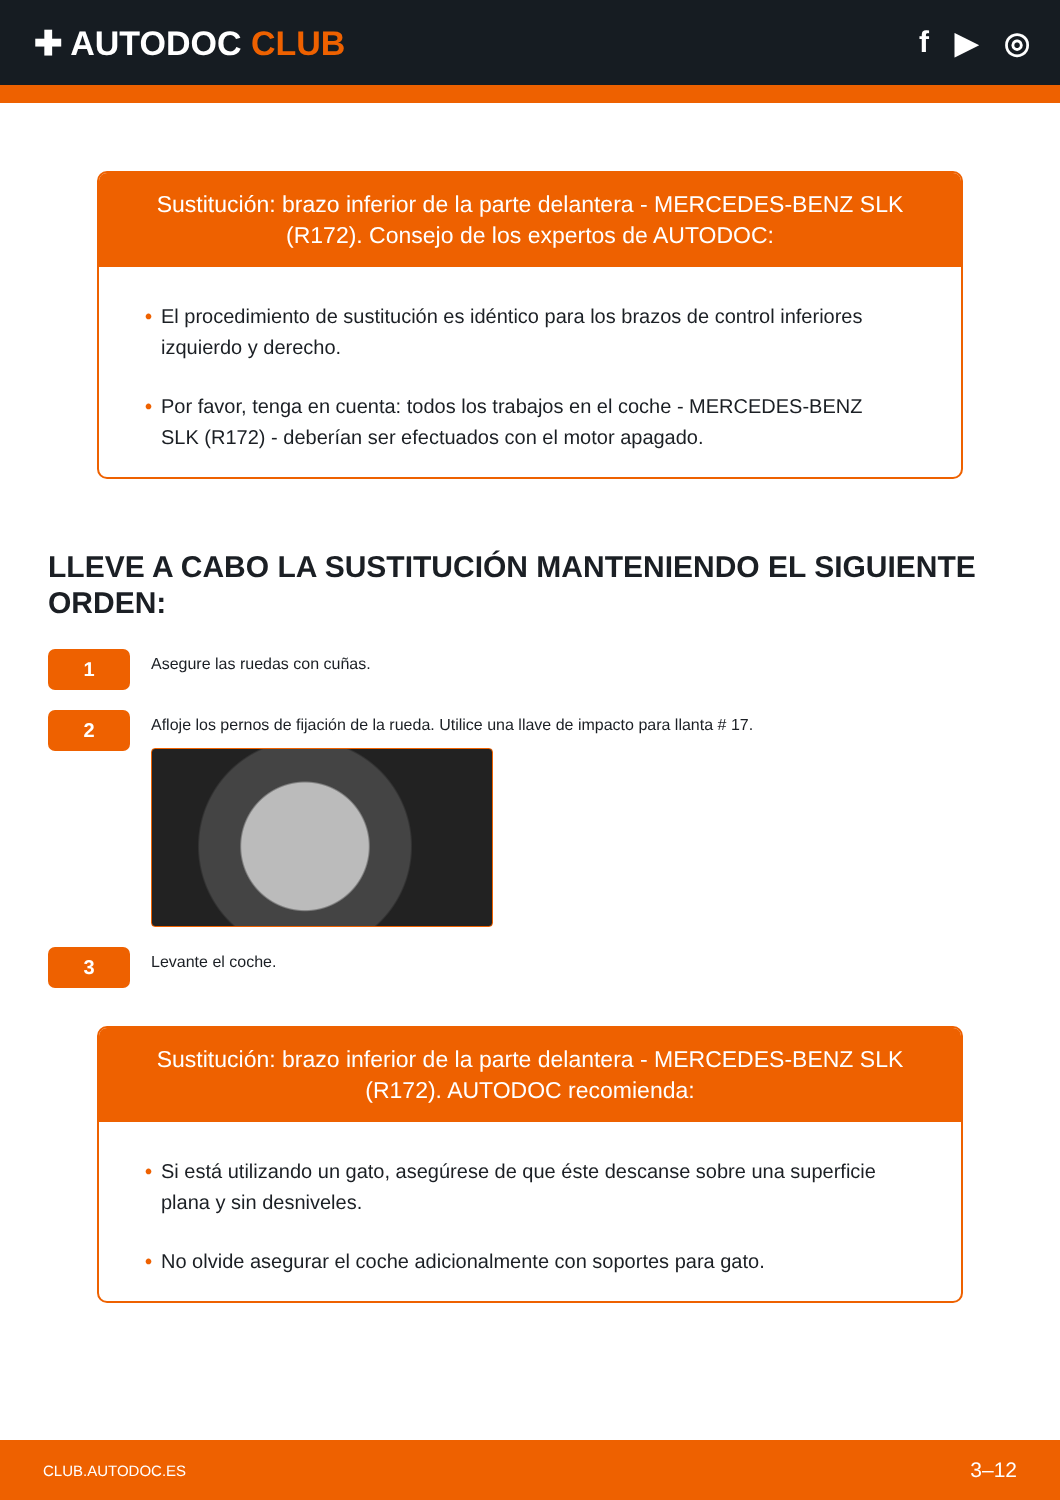✚ AUTODOC CLUB f ▶ ◎
Sustitución: brazo inferior de la parte delantera - MERCEDES-BENZ SLK (R172). Consejo de los expertos de AUTODOC:
• El procedimiento de sustitución es idéntico para los brazos de control inferiores izquierdo y derecho.
• Por favor, tenga en cuenta: todos los trabajos en el coche - MERCEDES-BENZ SLK (R172) - deberían ser efectuados con el motor apagado.
LLEVE A CABO LA SUSTITUCIÓN MANTENIENDO EL SIGUIENTE ORDEN:
1
Asegure las ruedas con cuñas.
2
Afloje los pernos de fijación de la rueda. Utilice una llave de impacto para llanta # 17.
3
Levante el coche.
Sustitución: brazo inferior de la parte delantera - MERCEDES-BENZ SLK (R172). AUTODOC recomienda:
• Si está utilizando un gato, asegúrese de que éste descanse sobre una superficie plana y sin desniveles.
• No olvide asegurar el coche adicionalmente con soportes para gato.
CLUB.AUTODOC.ES 3–12